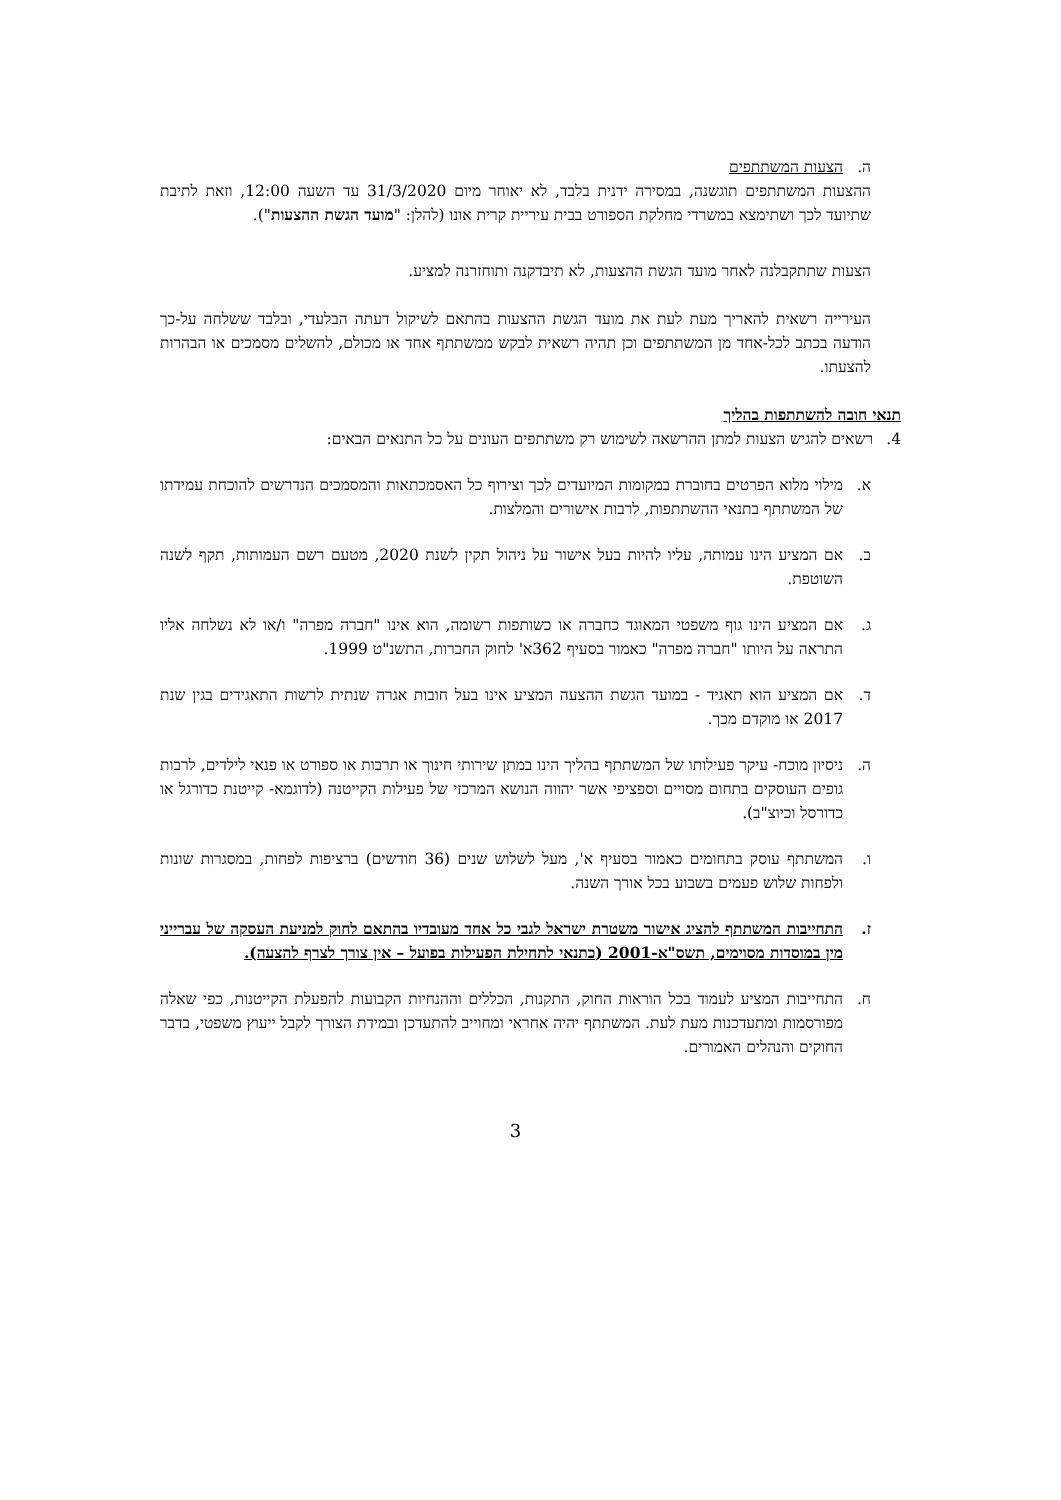ה. הצעות המשתתפים
ההצעות המשתתפים תוגשנה, במסירה ידנית בלבד, לא יאוחר מיום 31/3/2020 עד השעה 12:00, וזאת לתיבת שתיועד לכך ושתימצא במשרדי מחלקת הספורט בבית עיריית קרית אונו (להלן: "מועד הגשת ההצעות").
הצעות שתתקבלנה לאחר מועד הגשת ההצעות, לא תיבדקנה ותוחזרנה למציע.
העירייה רשאית להאריך מעת לעת את מועד הגשת ההצעות בהתאם לשיקול דעתה הבלעדי, ובלבד ששלחה על-כך הודעה בכתב לכל-אחד מן המשתתפים וכן תהיה רשאית לבקש ממשתתף אחד או מכולם, להשלים מסמכים או הבהרות להצעתו.
תנאי חובה להשתתפות בהליך
4. רשאים להגיש הצעות למתן ההרשאה לשימוש רק משתתפים העונים על כל התנאים הבאים:
א. מילוי מלוא הפרטים בחוברת במקומות המיועדים לכך וצירוף כל האסמכתאות והמסמכים הנדרשים להוכחת עמידתו של המשתתף בתנאי ההשתתפות, לרבות אישורים והמלצות.
ב. אם המציע הינו עמותה, עליו להיות בעל אישור על ניהול תקין לשנת 2020, מטעם רשם העמותות, תקף לשנה השוטפת.
ג. אם המציע הינו גוף משפטי המאוגד כחברה או כשותפות רשומה, הוא אינו "חברה מפרה" ו/או לא נשלחה אליו התראה על היותו "חברה מפרה" כאמור בסעיף 362א' לחוק החברות, התשנ"ט 1999.
ד. אם המציע הוא תאגיד - במועד הגשת ההצעה המציע אינו בעל חובות אגרה שנתית לרשות התאגידים בגין שנת 2017 או מוקדם מכך.
ה. ניסיון מוכח- עיקר פעילותו של המשתתף בהליך הינו במתן שירותי חינוך או תרבות או ספורט או פנאי לילדים, לרבות גופים העוסקים בתחום מסויים וספציפי אשר יהווה הנושא המרכזי של פעילות הקייטנה (לדוגמא- קייטנת כדורגל או כדורסל וכיוצ"ב).
ו. המשתתף עוסק בתחומים כאמור בסעיף א', מעל לשלוש שנים (36 חודשים) ברציפות לפחות, במסגרות שונות ולפחות שלוש פעמים בשבוע בכל אורך השנה.
ז. התחייבות המשתתף להציג אישור משטרת ישראל לגבי כל אחד מעובדיו בהתאם לחוק למניעת העסקה של עברייני מין במוסדות מסוימים, תשס"א-2001 (כתנאי לתחילת הפעילות בפועל – אין צורך לצרף להצעה).
ח. התחייבות המציע לעמוד בכל הוראות החוק, התקנות, הכללים וההנחיות הקבועות להפעלת הקייטנות, כפי שאלה מפורסמות ומתעדכנות מעת לעת. המשתתף יהיה אחראי ומחוייב להתעדכן ובמידת הצורך לקבל ייעוץ משפטי, בדבר החוקים והנהלים האמורים.
3